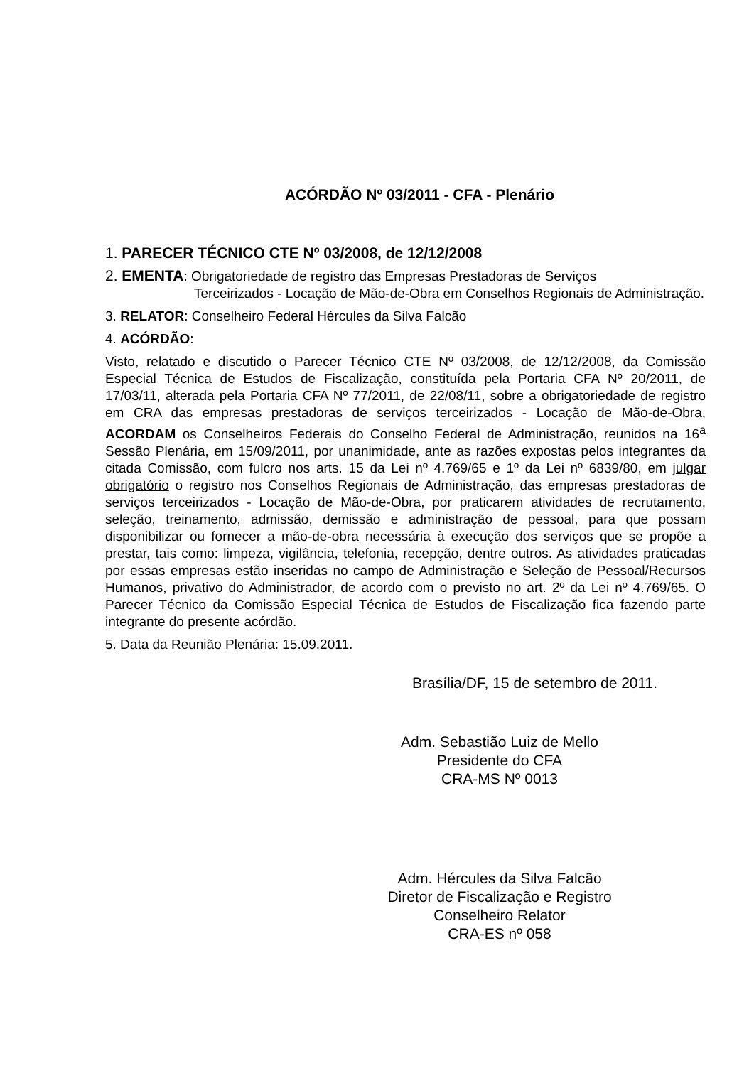ACÓRDÃO Nº 03/2011 - CFA - Plenário
1. PARECER TÉCNICO CTE Nº 03/2008, de 12/12/2008
2. EMENTA: Obrigatoriedade de registro das Empresas Prestadoras de Serviços
Terceirizados - Locação de Mão-de-Obra em Conselhos Regionais de Administração.
3. RELATOR: Conselheiro Federal Hércules da Silva Falcão
4. ACÓRDÃO:
Visto, relatado e discutido o Parecer Técnico CTE Nº 03/2008, de 12/12/2008, da Comissão Especial Técnica de Estudos de Fiscalização, constituída pela Portaria CFA Nº 20/2011, de 17/03/11, alterada pela Portaria CFA Nº 77/2011, de 22/08/11, sobre a obrigatoriedade de registro em CRA das empresas prestadoras de serviços terceirizados - Locação de Mão-de-Obra, ACORDAM os Conselheiros Federais do Conselho Federal de Administração, reunidos na 16<sup>a</sup> Sessão Plenária, em 15/09/2011, por unanimidade, ante as razões expostas pelos integrantes da citada Comissão, com fulcro nos arts. 15 da Lei nº 4.769/65 e 1º da Lei nº 6839/80, em julgar obrigatório o registro nos Conselhos Regionais de Administração, das empresas prestadoras de serviços terceirizados - Locação de Mão-de-Obra, por praticarem atividades de recrutamento, seleção, treinamento, admissão, demissão e administração de pessoal, para que possam disponibilizar ou fornecer a mão-de-obra necessária à execução dos serviços que se propõe a prestar, tais como: limpeza, vigilância, telefonia, recepção, dentre outros. As atividades praticadas por essas empresas estão inseridas no campo de Administração e Seleção de Pessoal/Recursos Humanos, privativo do Administrador, de acordo com o previsto no art. 2º da Lei nº 4.769/65. O Parecer Técnico da Comissão Especial Técnica de Estudos de Fiscalização fica fazendo parte integrante do presente acórdão.
5. Data da Reunião Plenária: 15.09.2011.
Brasília/DF, 15 de setembro de 2011.
Adm. Sebastião Luiz de Mello
Presidente do CFA
CRA-MS Nº 0013
Adm. Hércules da Silva Falcão
Diretor de Fiscalização e Registro
Conselheiro Relator
CRA-ES nº 058